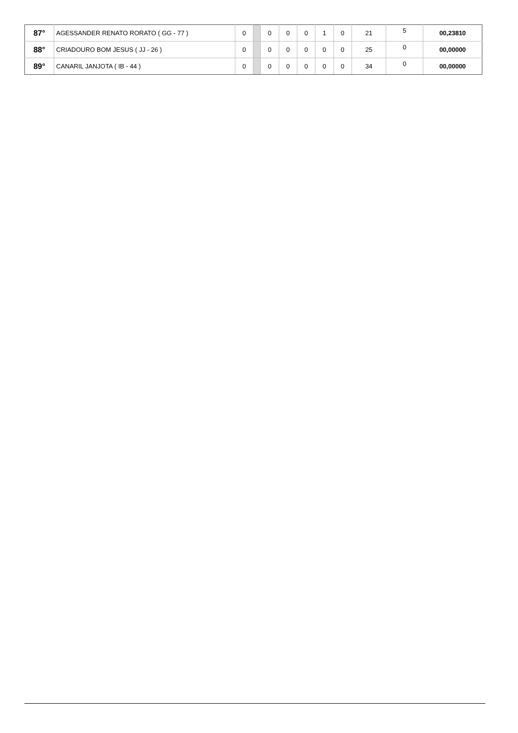| 87° | AGESSANDER RENATO RORATO ( GG - 77 ) | 0 | | 0 | 0 | 0 | 1 | 0 | 21 | 5 | 00,23810 |
| 88° | CRIADOURO BOM JESUS ( JJ - 26 ) | 0 | | 0 | 0 | 0 | 0 | 0 | 25 | 0 | 00,00000 |
| 89° | CANARIL JANJOTA ( IB - 44 ) | 0 | | 0 | 0 | 0 | 0 | 0 | 34 | 0 | 00,00000 |